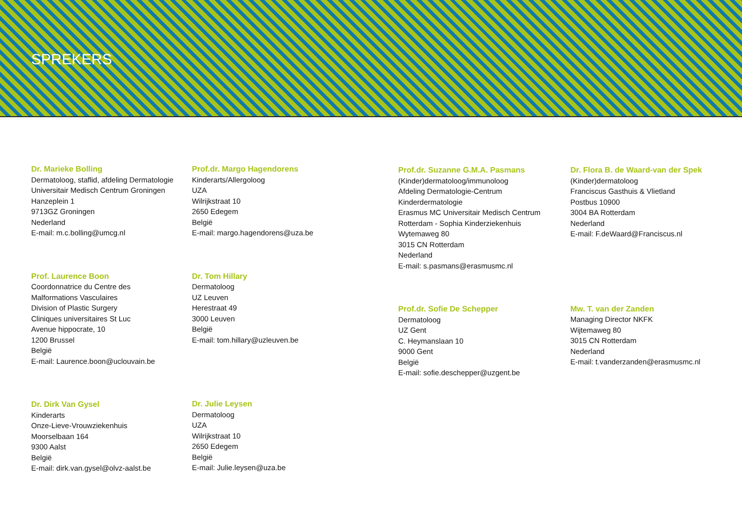SPREKERS
Dr. Marieke Bolling
Dermatoloog, staflid, afdeling Dermatologie
Universitair Medisch Centrum Groningen
Hanzeplein 1
9713GZ Groningen
Nederland
E-mail: m.c.bolling@umcg.nl
Prof. Laurence Boon
Coordonnatrice du Centre des
Malformations Vasculaires
Division of Plastic Surgery
Cliniques universitaires St Luc
Avenue hippocrate, 10
1200 Brussel
België
E-mail: Laurence.boon@uclouvain.be
Dr. Dirk Van Gysel
Kinderarts
Onze-Lieve-Vrouwziekenhuis
Moorselbaan 164
9300 Aalst
België
E-mail: dirk.van.gysel@olvz-aalst.be
Prof.dr. Margo Hagendorens
Kinderarts/Allergoloog
UZA
Wilrijkstraat 10
2650 Edegem
België
E-mail: margo.hagendorens@uza.be
Dr. Tom Hillary
Dermatoloog
UZ Leuven
Herestraat 49
3000 Leuven
België
E-mail: tom.hillary@uzleuven.be
Dr. Julie Leysen
Dermatoloog
UZA
Wilrijkstraat 10
2650 Edegem
België
E-mail: Julie.leysen@uza.be
Prof.dr. Suzanne G.M.A. Pasmans
(Kinder)dermatoloog/immunoloog
Afdeling Dermatologie-Centrum
Kinderdermatologie
Erasmus MC Universitair Medisch Centrum
Rotterdam - Sophia Kinderziekenhuis
Wytemaweg 80
3015 CN Rotterdam
Nederland
E-mail: s.pasmans@erasmusmc.nl
Prof.dr. Sofie De Schepper
Dermatoloog
UZ Gent
C. Heymanslaan 10
9000 Gent
België
E-mail: sofie.deschepper@uzgent.be
Dr. Flora B. de Waard-van der Spek
(Kinder)dermatoloog
Franciscus Gasthuis & Vlietland
Postbus 10900
3004 BA Rotterdam
Nederland
E-mail: F.deWaard@Franciscus.nl
Mw. T. van der Zanden
Managing Director NKFK
Wijtemaweg 80
3015 CN Rotterdam
Nederland
E-mail: t.vanderzanden@erasmusmc.nl